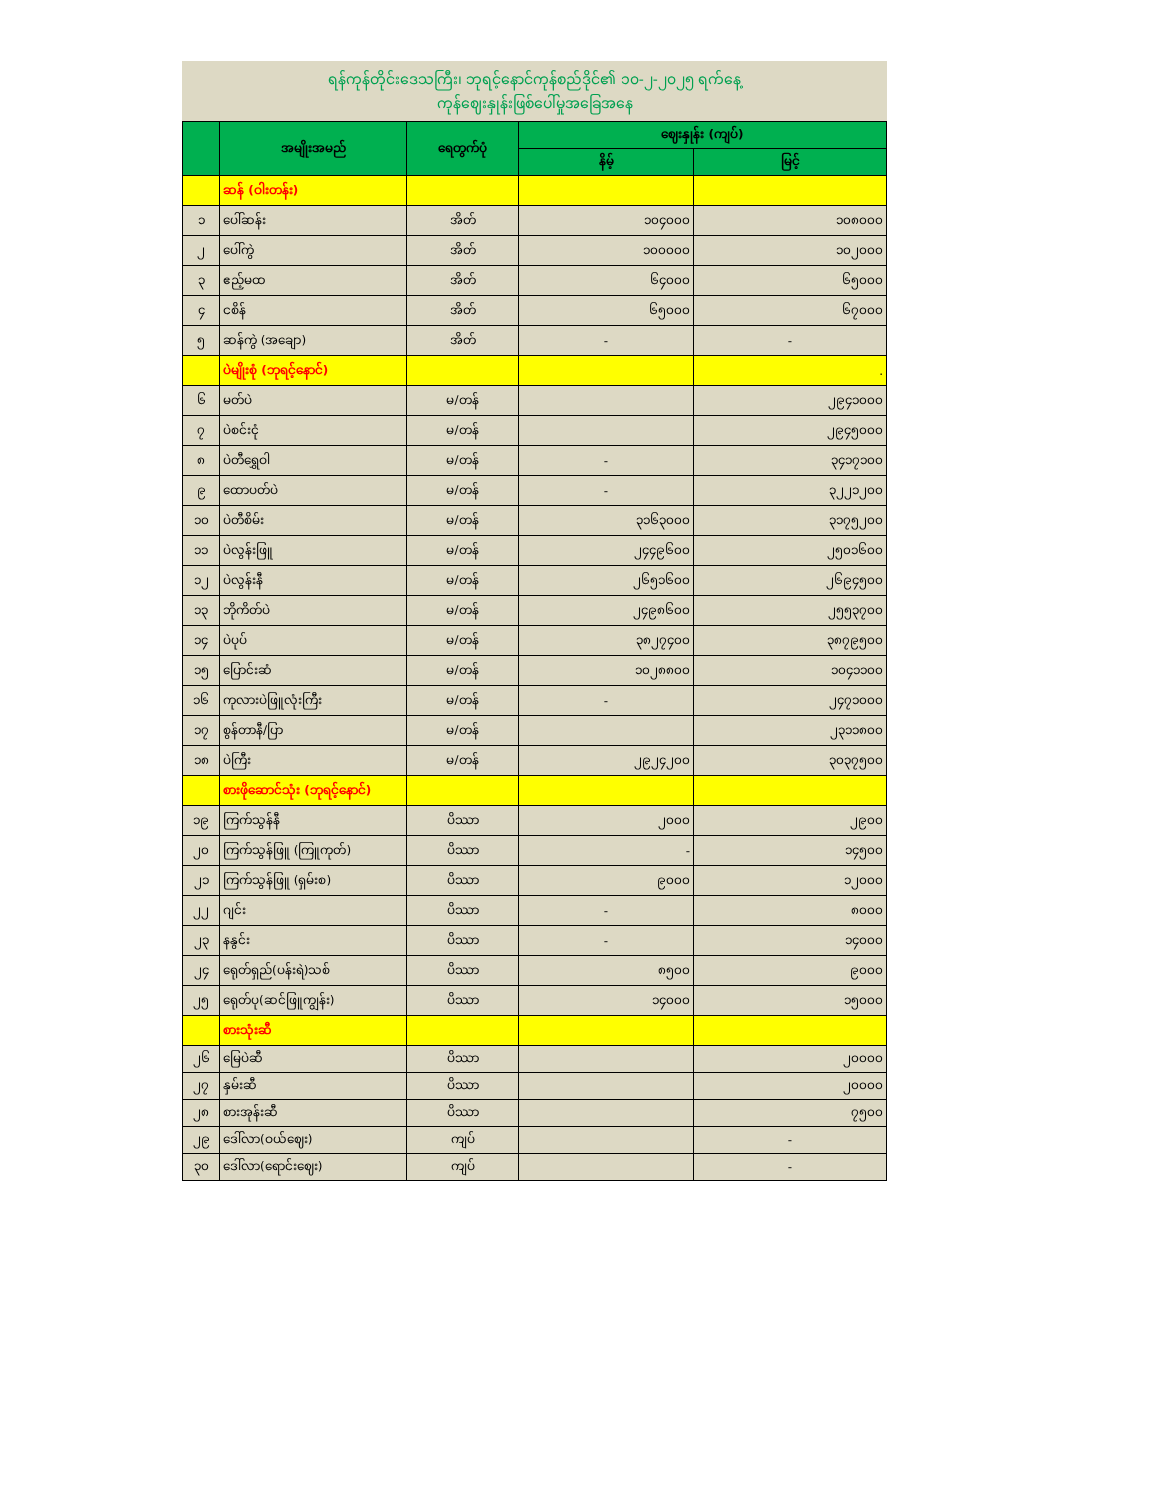ရန်ကုန်တိုင်းဒေသကြီး၊ ဘုရင့်နောင်ကုန်စည်ဒိုင်၏ ၁၀-၂-၂၀၂၅ ရက်နေ့
ကုန်ဈေးနှုန်းဖြစ်ပေါ်မှုအခြေအနေ
| | အမျိုးအမည် | ရေတွက်ပုံ | ဈေးနှုန်း (ကျပ်) | |
| --- | --- | --- | --- | --- |
| | | | နိမ့် | မြင့် |
| | ဆန် (ဝါးတန်း) | | | |
| ၁ | ပေါ်ဆန်း | အိတ် | ၁၀၄၀၀၀ | ၁၀၈၀၀၀ |
| ၂ | ပေါ်ကွဲ | အိတ် | ၁၀၀၀၀၀ | ၁၀၂၀၀၀ |
| ၃ | ဧည့်မထ | အိတ် | ၆၄၀၀၀ | ၆၅၀၀၀ |
| ၄ | ငစိန် | အိတ် | ၆၅၀၀၀ | ၆၇၀၀၀ |
| ၅ | ဆန်ကွဲ (အချော) | အိတ် | - | - |
| | ပဲမျိုးစုံ (ဘုရင့်နောင်) | | | . |
| ၆ | မတ်ပဲ | မ/တန် | | ၂၉၄၁၀၀၀ |
| ၇ | ပဲစင်းငုံ | မ/တန် | | ၂၉၄၅၀၀၀ |
| ၈ | ပဲတီရွှေဝါ | မ/တန် | - | ၃၄၁၇၁၀၀ |
| ၉ | ထောပတ်ပဲ | မ/တန် | - | ၃၂၂၁၂၀၀ |
| ၁၀ | ပဲတီစိမ်း | မ/တန် | ၃၁၆၃၀၀၀ | ၃၁၇၅၂၀၀ |
| ၁၁ | ပဲလွန်းဖြူ | မ/တန် | ၂၄၄၉၆၀၀ | ၂၅၀၁၆၀၀ |
| ၁၂ | ပဲလွန်းနီ | မ/တန် | ၂၆၅၁၆၀၀ | ၂၆၉၄၅၀၀ |
| ၁၃ | ဘိုကိတ်ပဲ | မ/တန် | ၂၄၉၈၆၀၀ | ၂၅၅၃၇၀၀ |
| ၁၄ | ပဲပုပ် | မ/တန် | ၃၈၂၇၄၀၀ | ၃၈၇၉၅၀၀ |
| ၁၅ | ပြောင်းဆံ | မ/တန် | ၁၀၂၈၈၀၀ | ၁၀၄၁၁၀၀ |
| ၁၆ | ကုလားပဲဖြူလုံးကြီး | မ/တန် | - | ၂၄၇၁၀၀၀ |
| ၁၇ | စွန်တာနီ/ပြာ | မ/တန် | | ၂၃၁၁၈၀၀ |
| ၁၈ | ပဲကြီး | မ/တန် | ၂၉၂၄၂၀၀ | ၃၀၃၇၅၀၀ |
| | စားဖိုဆောင်သုံး (ဘုရင့်နောင်) | | | |
| ၁၉ | ကြက်သွန်နီ | ပိဿာ | ၂၀၀၀ | ၂၉၀၀ |
| ၂၀ | ကြက်သွန်ဖြူ (ကြူကုတ်) | ပိဿာ | - | ၁၄၅၀၀ |
| ၂၁ | ကြက်သွန်ဖြူ (ရှမ်းစ) | ပိဿာ | ၉၀၀၀ | ၁၂၀၀၀ |
| ၂၂ | ဂျင်း | ပိဿာ | - | ၈၀၀၀ |
| ၂၃ | နနွင်း | ပိဿာ | - | ၁၄၀၀၀ |
| ၂၄ | ရေုတ်ရှည်(ပန်းရဲ)သစ် | ပိဿာ | ၈၅၀၀ | ၉၀၀၀ |
| ၂၅ | ရေုတ်ပု(ဆင်ဖြူကျွန်း) | ပိဿာ | ၁၄၀၀၀ | ၁၅၀၀၀ |
| | စားသုံးဆီ | | | |
| ၂၆ | မြေပဲဆီ | ပိဿာ | | ၂၀၀၀၀ |
| ၂၇ | နှမ်းဆီ | ပိဿာ | | ၂၀၀၀၀ |
| ၂၈ | စားအုန်းဆီ | ပိဿာ | | ၇၅၀၀ |
| ၂၉ | ဒေါ်လာ(ဝယ်ဈေး) | ကျပ် | | - |
| ၃၀ | ဒေါ်လာ(ရောင်းဈေး) | ကျပ် | | - |